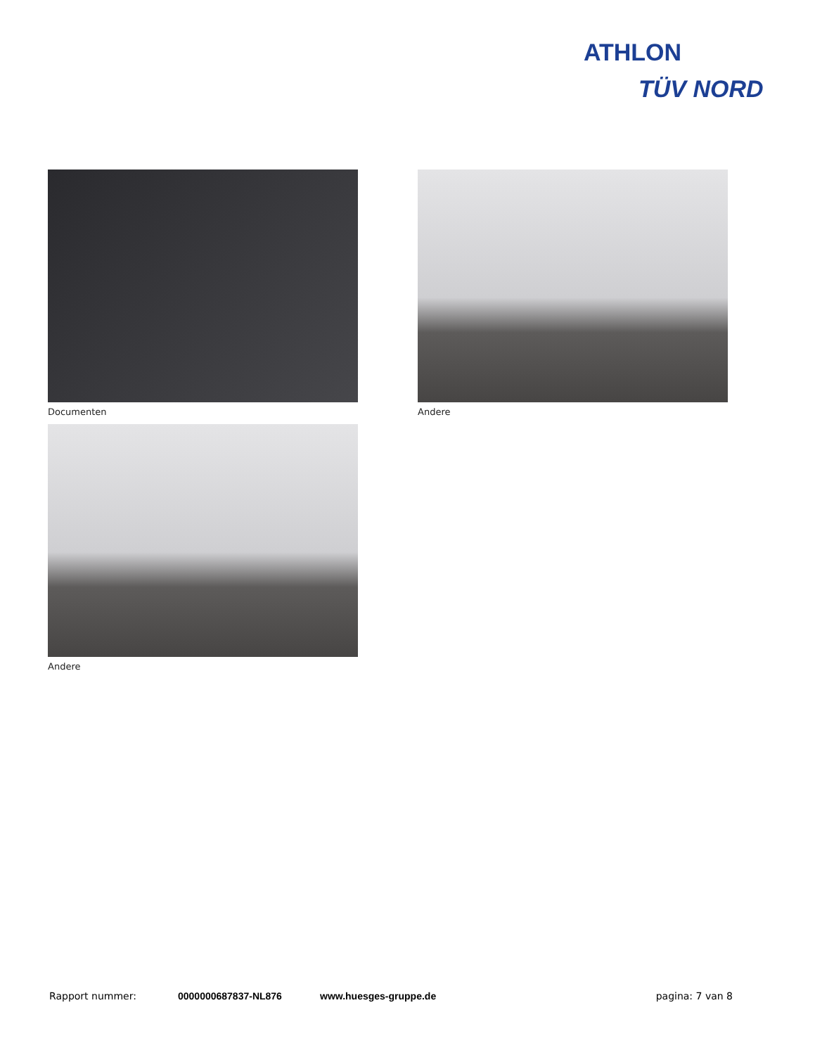ATHLON
TÜV NORD
Documenten
Andere
Andere
Rapport nummer: 0000000687837-NL876 www.huesges-gruppe.de pagina: 7 van 8